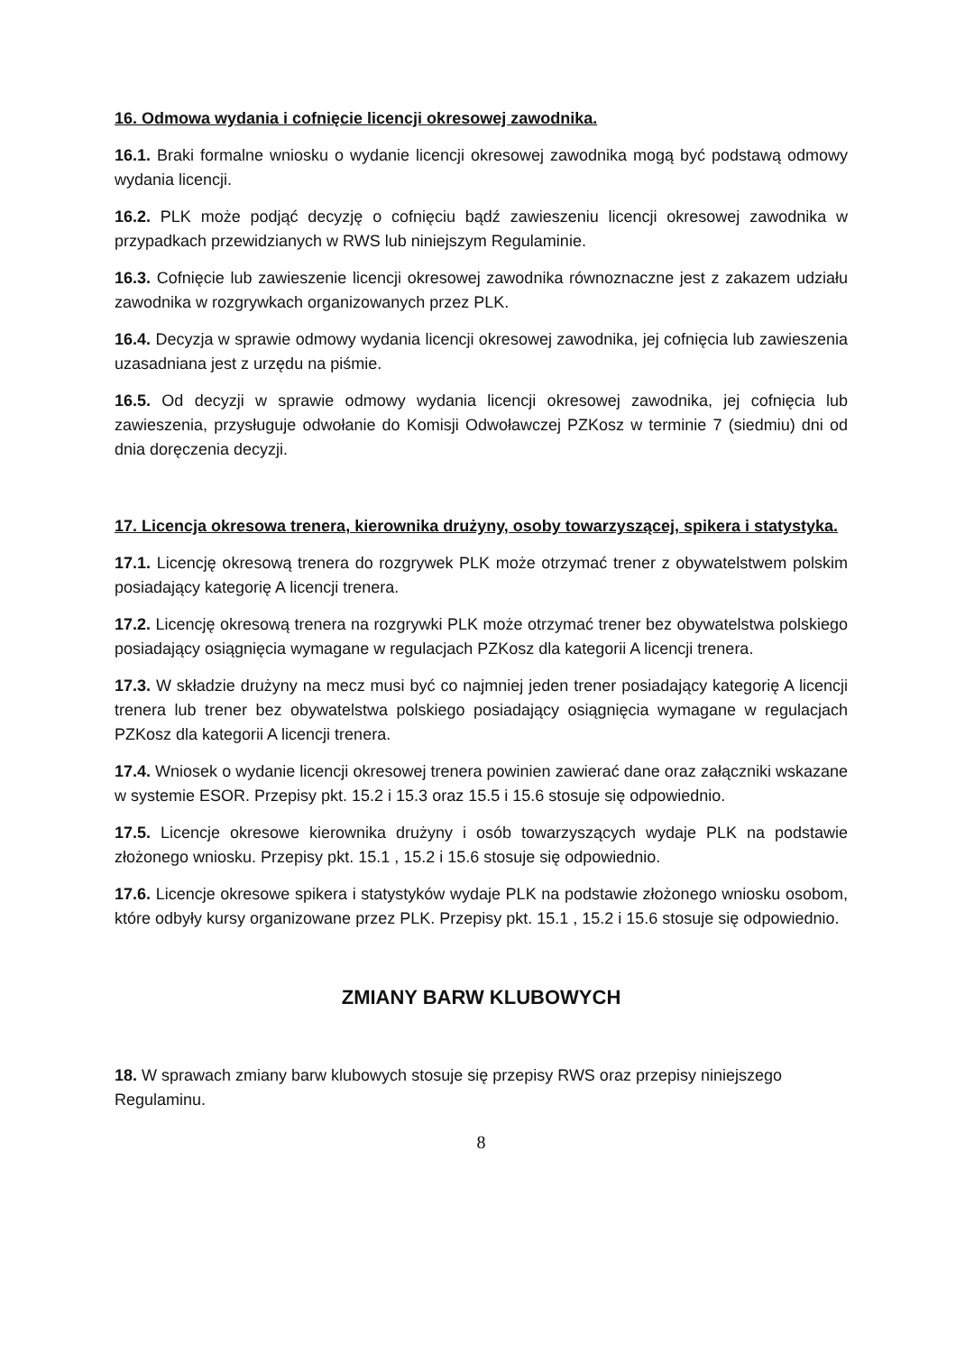16. Odmowa wydania i cofnięcie licencji okresowej zawodnika.
16.1. Braki formalne wniosku o wydanie licencji okresowej zawodnika mogą być podstawą odmowy wydania licencji.
16.2. PLK może podjąć decyzję o cofnięciu bądź zawieszeniu licencji okresowej zawodnika w przypadkach przewidzianych w RWS lub niniejszym Regulaminie.
16.3. Cofnięcie lub zawieszenie licencji okresowej zawodnika równoznaczne jest z zakazem udziału zawodnika w rozgrywkach organizowanych przez PLK.
16.4. Decyzja w sprawie odmowy wydania licencji okresowej zawodnika, jej cofnięcia lub zawieszenia uzasadniana jest z urzędu na piśmie.
16.5. Od decyzji w sprawie odmowy wydania licencji okresowej zawodnika, jej cofnięcia lub zawieszenia, przysługuje odwołanie do Komisji Odwoławczej PZKosz w terminie 7 (siedmiu) dni od dnia doręczenia decyzji.
17. Licencja okresowa trenera, kierownika drużyny, osoby towarzyszącej, spikera i statystyka.
17.1. Licencję okresową trenera do rozgrywek PLK może otrzymać trener z obywatelstwem polskim posiadający kategorię A licencji trenera.
17.2. Licencję okresową trenera na rozgrywki PLK może otrzymać trener bez obywatelstwa polskiego posiadający osiągnięcia wymagane w regulacjach PZKosz dla kategorii A licencji trenera.
17.3. W składzie drużyny na mecz musi być co najmniej jeden trener posiadający kategorię A licencji trenera lub trener bez obywatelstwa polskiego posiadający osiągnięcia wymagane w regulacjach PZKosz dla kategorii A licencji trenera.
17.4. Wniosek o wydanie licencji okresowej trenera powinien zawierać dane oraz załączniki wskazane w systemie ESOR. Przepisy pkt. 15.2 i 15.3 oraz 15.5 i 15.6 stosuje się odpowiednio.
17.5. Licencje okresowe kierownika drużyny i osób towarzyszących wydaje PLK na podstawie złożonego wniosku. Przepisy pkt. 15.1 , 15.2 i 15.6 stosuje się odpowiednio.
17.6. Licencje okresowe spikera i statystyków wydaje PLK na podstawie złożonego wniosku osobom, które odbyły kursy organizowane przez PLK. Przepisy pkt. 15.1 , 15.2 i 15.6 stosuje się odpowiednio.
ZMIANY BARW KLUBOWYCH
18. W sprawach zmiany barw klubowych stosuje się przepisy RWS oraz przepisy niniejszego Regulaminu.
8